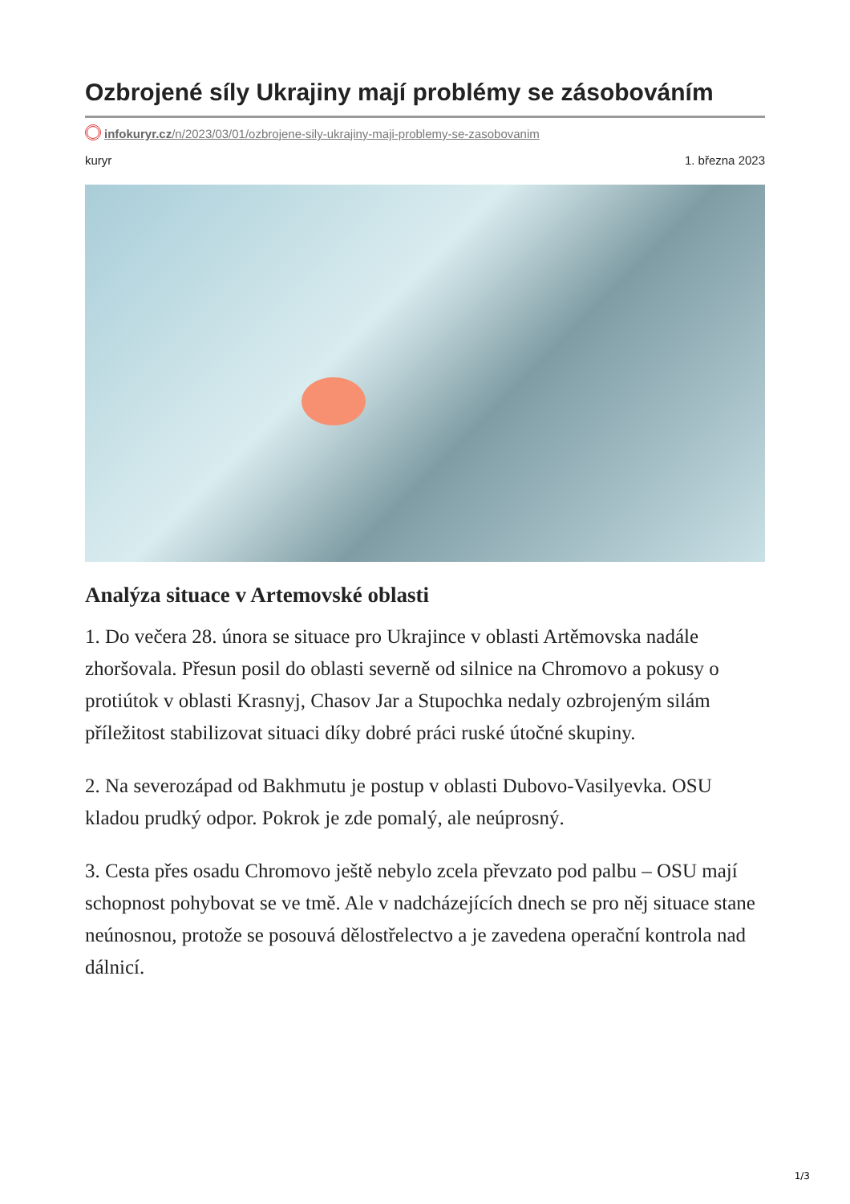Ozbrojené síly Ukrajiny mají problémy se zásobováním
infokuryr.cz/n/2023/03/01/ozbrojene-sily-ukrajiny-maji-problemy-se-zasobovanim
kuryr 1. března 2023
Analýza situace v Artemovské oblasti
1. Do večera 28. února se situace pro Ukrajince v oblasti Artěmovska nadále zhoršovala. Přesun posil do oblasti severně od silnice na Chromovo a pokusy o protiútok v oblasti Krasnyj, Chasov Jar a Stupochka nedaly ozbrojeným silám příležitost stabilizovat situaci díky dobré práci ruské útočné skupiny.
2. Na severozápad od Bakhmutu je postup v oblasti Dubovo-Vasilyevka. OSU kladou prudký odpor. Pokrok je zde pomalý, ale neúprosný.
3. Cesta přes osadu Chromovo ještě nebylo zcela převzato pod palbu – OSU mají schopnost pohybovat se ve tmě. Ale v nadcházejících dnech se pro něj situace stane neúnosnou, protože se posouvá dělostřelectvo a je zavedena operační kontrola nad dálnicí.
1/3